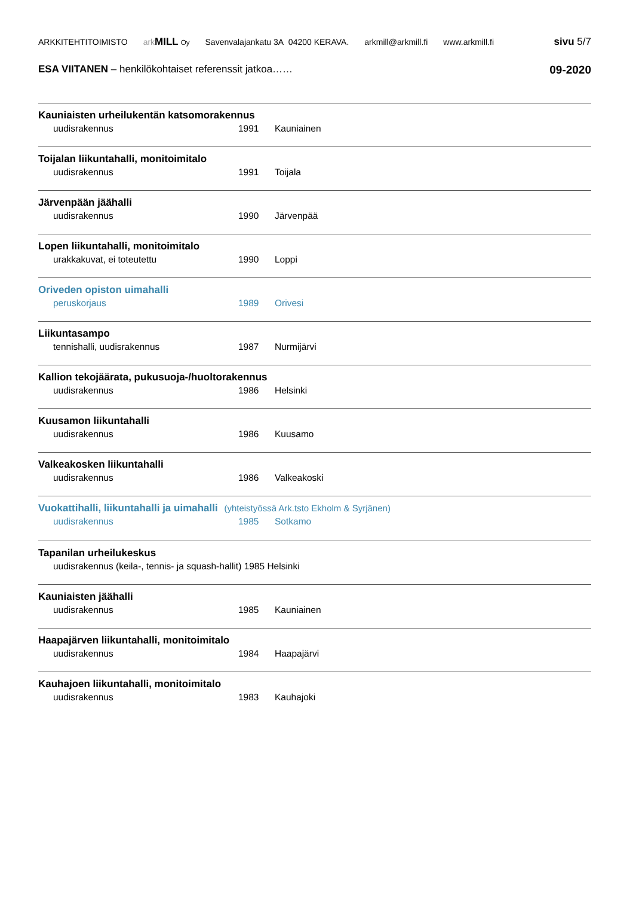ARKKITEHTITOIMISTO ark MILL Oy Savenvalajankatu 3A 04200 KERAVA. arkmill@arkmill.fi www.arkmill.fi sivu 5/7
ESA VIITANEN – henkilökohtaiset referenssit jatkoa……
09-2020
Kauniaisten urheilukentän katsomorakennus
uudisrakennus 1991 Kauniainen
Toijalan liikuntahalli, monitoimitalo
uudisrakennus 1991 Toijala
Järvenpään jäähalli
uudisrakennus 1990 Järvenpää
Lopen liikuntahalli, monitoimitalo
urakkakuvat, ei toteutettu 1990 Loppi
Oriveden opiston uimahalli
peruskorjaus 1989 Orivesi
Liikuntasampo
tennishalli, uudisrakennus 1987 Nurmijärvi
Kallion tekojäärata, pukusuoja-/huoltorakennus
uudisrakennus 1986 Helsinki
Kuusamon liikuntahalli
uudisrakennus 1986 Kuusamo
Valkeakosken liikuntahalli
uudisrakennus 1986 Valkeakoski
Vuokattihalli, liikuntahalli ja uimahalli (yhteistyössä Ark.tsto Ekholm & Syrjänen)
uudisrakennus 1985 Sotkamo
Tapanilan urheilukeskus
uudisrakennus (keila-, tennis- ja squash-hallit) 1985 Helsinki
Kauniaisten jäähalli
uudisrakennus 1985 Kauniainen
Haapajärven liikuntahalli, monitoimitalo
uudisrakennus 1984 Haapajärvi
Kauhajoen liikuntahalli, monitoimitalo
uudisrakennus 1983 Kauhajoki